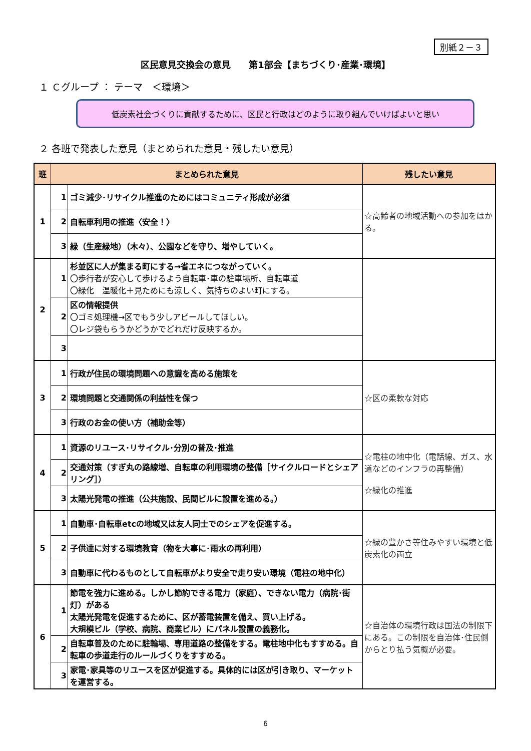別紙２－３
区民意見交換会の意見　　第1部会【まちづくり･産業･環境】
１ Ｃグループ ： テーマ　＜環境＞
低炭素社会づくりに貢献するために、区民と行政はどのように取り組んでいけばよいと思い
２ 各班で発表した意見（まとめられた意見・残したい意見）
| 班 | まとめられた意見 | | 残したい意見 |
| --- | --- | --- | --- |
| 1 | 1 | ゴミ減少･リサイクル推進のためにはコミュニティ形成が必須 | ☆高齢者の地域活動への参加をはかる。 |
| | 2 | 自転車利用の推進〈安全！〉 | |
| | 3 | 緑（生産緑地）（木々）、公園などを守り、増やしていく。 | |
| 2 | 1 | 杉並区に人が集まる町にする→省エネにつながっていく。 〇歩行者が安心して歩けるよう自転車･車の駐車場所、自転車道 〇緑化 温暖化＋見ためにも涼しく、気持ちのよい町にする。 | |
| | 2 | 区の情報提供 〇ゴミ処理機→区でもう少しアピールしてほしい。 〇レジ袋もらうかどうかでどれだけ反映するか。 | |
| | 3 | | |
| 3 | 1 | 行政が住民の環境問題への意識を高める施策を | ☆区の柔軟な対応 |
| | 2 | 環境問題と交通関係の利益性を保つ | |
| | 3 | 行政のお金の使い方（補助金等） | |
| 4 | 1 | 資源のリユース･リサイクル･分別の普及･推進 | ☆電柱の地中化（電話線、ガス、水道などのインフラの再整備） ☆緑化の推進 |
| | 2 | 交通対策（すぎ丸の路線増、自転車の利用環境の整備［サイクルロードとシェアリング］） | |
| | 3 | 太陽光発電の推進（公共施設、民間ビルに設置を進める。） | |
| 5 | 1 | 自動車･自転車etcの地域又は友人同士でのシェアを促進する。 | ☆緑の豊かさ等住みやすい環境と低炭素化の両立 |
| | 2 | 子供達に対する環境教育（物を大事に･雨水の再利用） | |
| | 3 | 自動車に代わるものとして自転車がより安全で走り安い環境（電柱の地中化） | |
| 6 | 1 | 節電を強力に進める。しかし節約できる電力（家庭）、できない電力（病院･街灯）がある 太陽光発電を促進するために、区が蓄電装置を備え、買い上げる。 大規模ビル（学校、病院、商業ビル）にパネル設置の義務化。 | ☆自治体の環境行政は国法の制限下にある。この制限を自治体･住民側からとり払う気概が必要。 |
| | 2 | 自転車普及のために駐輪場、専用道路の整備をする。電柱地中化もすすめる。自転車の歩道走行のルールづくりをすすめる。 | |
| | 3 | 家電･家具等のリユースを区が促進する。具体的には区が引き取り、マーケットを運営する。 | |
6